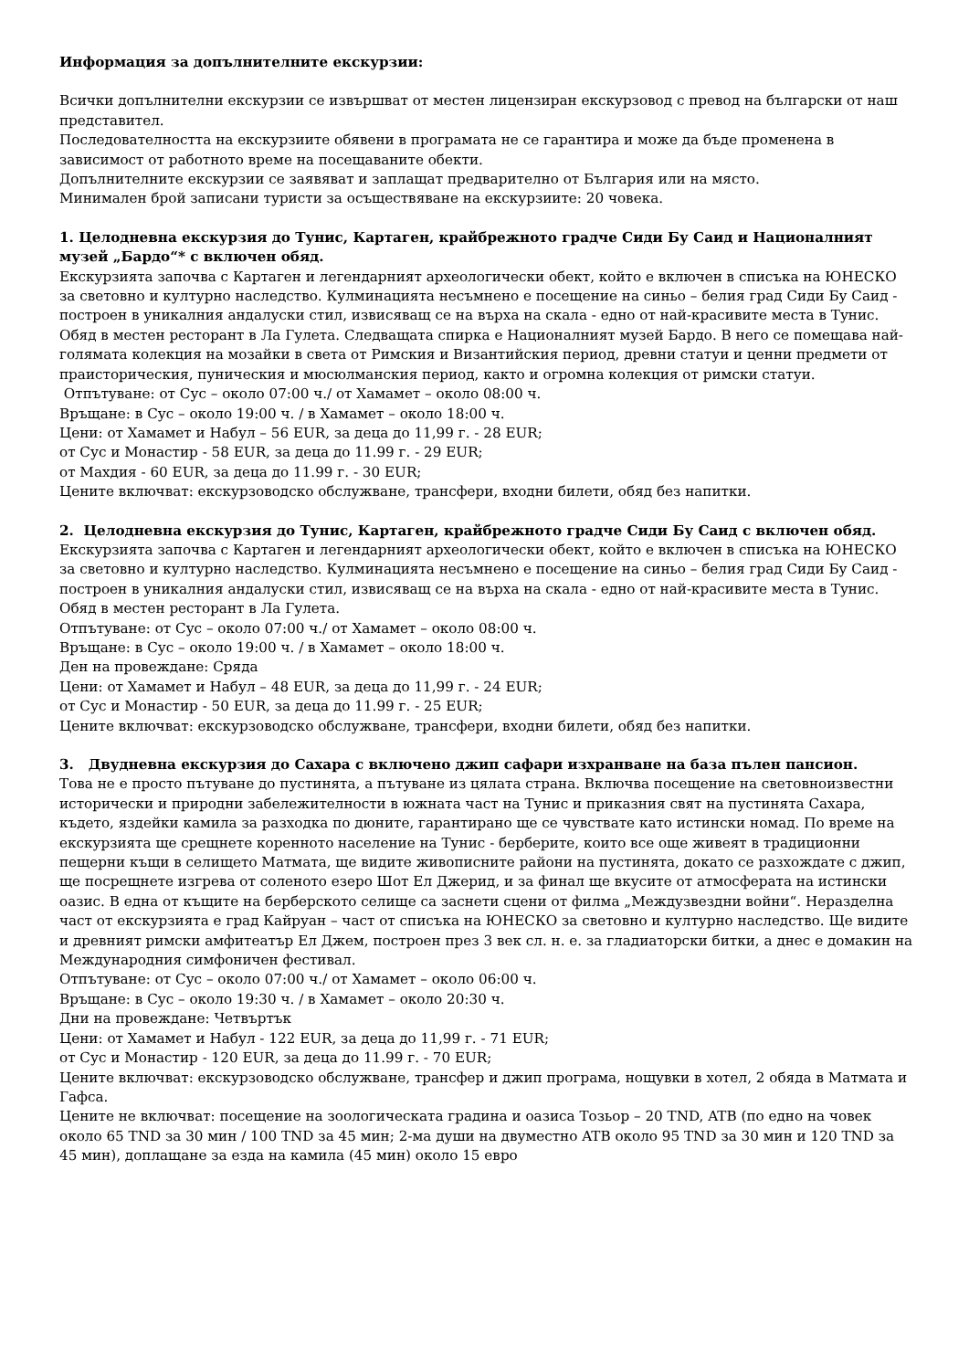Информация за допълнителните екскурзии:
Всички допълнителни екскурзии се извършват от местен лицензиран екскурзовод с превод на български от наш представител.
Последователността на екскурзиите обявени в програмата не се гарантира и може да бъде променена в зависимост от работното време на посещаваните обекти.
Допълнителните екскурзии се заявяват и заплащат предварително от България или на място.
Минимален брой записани туристи за осъществяване на екскурзиите: 20 човека.
1. Целодневна екскурзия до Тунис, Картаген, крайбрежното градче Сиди Бу Саид и Националният музей „Бардо“* с включен обяд.
Екскурзията започва с Картаген и легендарният археологически обект, който е включен в списъка на ЮНЕСКО за световно и културно наследство. Кулминацията несъмнено е посещение на синьо – белия град Сиди Бу Саид - построен в уникалния андалуски стил, извисяващ се на върха на скала - едно от най-красивите места в Тунис. Обяд в местен ресторант в Ла Гулета. Следващата спирка е Националният музей Бардо. В него се помещава най-голямата колекция на мозайки в света от Римския и Византийския период, древни статуи и ценни предмети от праисторическия, пуническия и мюсюлманския период, както и огромна колекция от римски статуи.
Отпътуване: от Сус – около 07:00 ч./ от Хамамет – около 08:00 ч.
Връщане: в Сус – около 19:00 ч. / в Хамамет – около 18:00 ч.
Цени: от Хамамет и Набул – 56 EUR, за деца до 11,99 г. - 28 EUR;
от Сус и Монастир - 58 EUR, за деца до 11.99 г. - 29 EUR;
от Махдия - 60 EUR, за деца до 11.99 г. - 30 EUR;
Цените включват: екскурзоводско обслужване, трансфери, входни билети, обяд без напитки.
2. Целодневна екскурзия до Тунис, Картаген, крайбрежното градче Сиди Бу Саид с включен обяд.
Екскурзията започва с Картаген и легендарният археологически обект, който е включен в списъка на ЮНЕСКО за световно и културно наследство. Кулминацията несъмнено е посещение на синьо – белия град Сиди Бу Саид - построен в уникалния андалуски стил, извисяващ се на върха на скала - едно от най-красивите места в Тунис. Обяд в местен ресторант в Ла Гулета.
Отпътуване: от Сус – около 07:00 ч./ от Хамамет – около 08:00 ч.
Връщане: в Сус – около 19:00 ч. / в Хамамет – около 18:00 ч.
Ден на провеждане: Сряда
Цени: от Хамамет и Набул – 48 EUR, за деца до 11,99 г. - 24 EUR;
от Сус и Монастир - 50 EUR, за деца до 11.99 г. - 25 EUR;
Цените включват: екскурзоводско обслужване, трансфери, входни билети, обяд без напитки.
3. Двудневна екскурзия до Сахара с включено джип сафари изхранване на база пълен пансион.
Това не е просто пътуване до пустинята, а пътуване из цялата страна. Включва посещение на световноизвестни исторически и природни забележителности в южната част на Тунис и приказния свят на пустинята Сахара, където, яздейки камила за разходка по дюните, гарантирано ще се чувствате като истински номад. По време на екскурзията ще срещнете коренното население на Тунис - берберите, които все още живеят в традиционни пещерни къщи в селището Матмата, ще видите живописните райони на пустинята, докато се разхождате с джип, ще посрещнете изгрева от соленото езеро Шот Ел Джерид, и за финал ще вкусите от атмосферата на истински оазис. В една от къщите на берберското селище са заснети сцени от филма „Междузвездни войни“. Неразделна част от екскурзията е град Кайруан – част от списъка на ЮНЕСКО за световно и културно наследство. Ще видите и древният римски амфитеатър Ел Джем, построен през 3 век сл. н. е. за гладиаторски битки, а днес е домакин на Международния симфоничен фестивал.
Отпътуване: от Сус – около 07:00 ч./ от Хамамет – около 06:00 ч.
Връщане: в Сус – около 19:30 ч. / в Хамамет – около 20:30 ч.
Дни на провеждане: Четвъртък
Цени: от Хамамет и Набул - 122 EUR, за деца до 11,99 г. - 71 EUR;
от Сус и Монастир - 120 EUR, за деца до 11.99 г. - 70 EUR;
Цените включват: екскурзоводско обслужване, трансфер и джип програма, нощувки в хотел, 2 обяда в Матмата и Гафса.
Цените не включват: посещение на зоологическата градина и оазиса Тозьор – 20 TND, ATB (по едно на човек около 65 TND за 30 мин / 100 TND за 45 мин; 2-ма души на двуместно ATB около 95 TND за 30 мин и 120 TND за 45 мин), доплащане за езда на камила (45 мин) около 15 евро